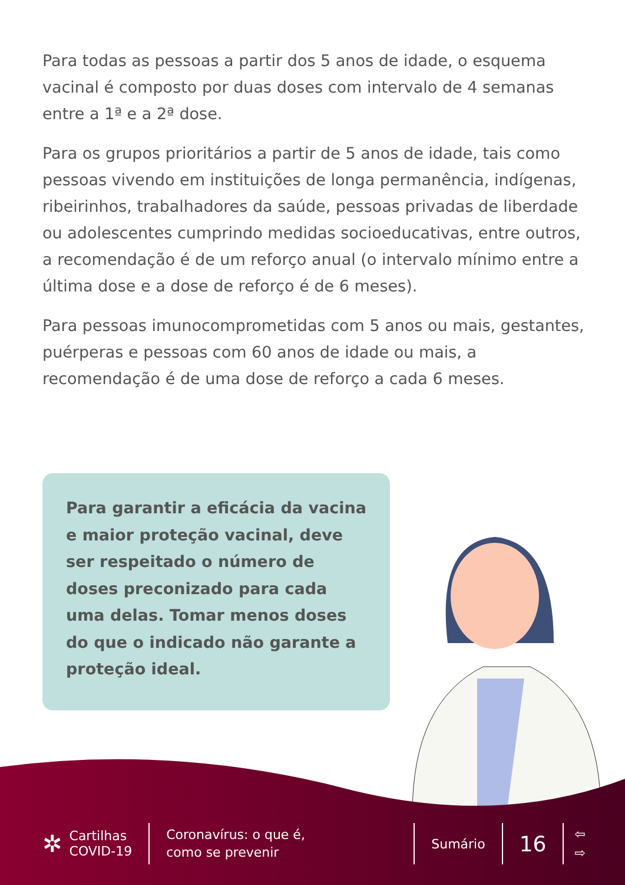Para todas as pessoas a partir dos 5 anos de idade, o esquema vacinal é composto por duas doses com intervalo de 4 semanas entre a 1ª e a 2ª dose.
Para os grupos prioritários a partir de 5 anos de idade, tais como pessoas vivendo em instituições de longa permanência, indígenas, ribeirinhos, trabalhadores da saúde, pessoas privadas de liberdade ou adolescentes cumprindo medidas socioeducativas, entre outros, a recomendação é de um reforço anual (o intervalo mínimo entre a última dose e a dose de reforço é de 6 meses).
Para pessoas imunocomprometidas com 5 anos ou mais, gestantes, puérperas e pessoas com 60 anos de idade ou mais, a recomendação é de uma dose de reforço a cada 6 meses.
Para garantir a eficácia da vacina e maior proteção vacinal, deve ser respeitado o número de doses preconizado para cada uma delas. Tomar menos doses do que o indicado não garante a proteção ideal.
✲
Cartilhas
COVID-19
Coronavírus: o que é,
como se prevenir
Sumário
16
⇦
⇨